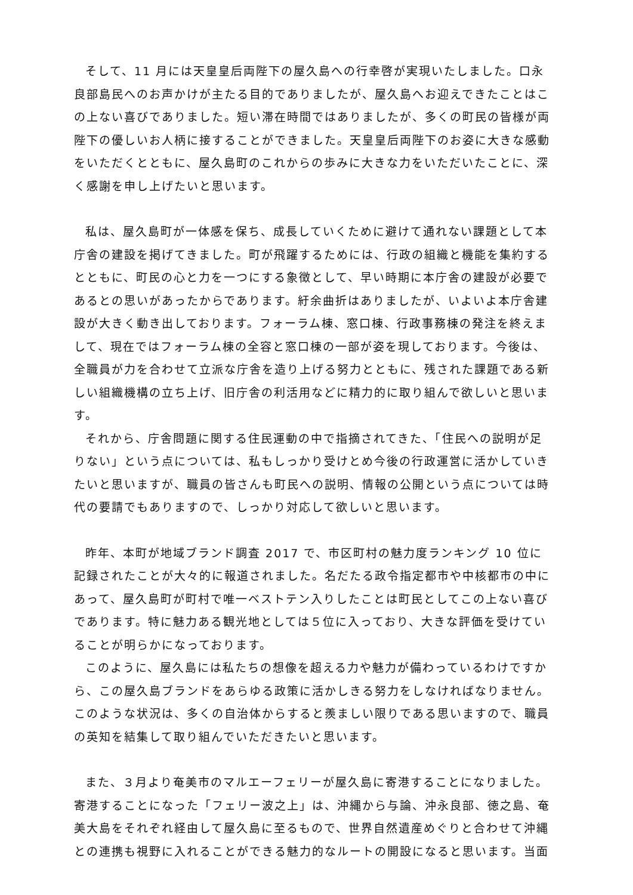そして、11 月には天皇皇后両陛下の屋久島への行幸啓が実現いたしました。口永良部島民へのお声かけが主たる目的でありましたが、屋久島へお迎えできたことはこの上ない喜びでありました。短い滞在時間ではありましたが、多くの町民の皆様が両陛下の優しいお人柄に接することができました。天皇皇后両陛下のお姿に大きな感動をいただくとともに、屋久島町のこれからの歩みに大きな力をいただいたことに、深く感謝を申し上げたいと思います。
私は、屋久島町が一体感を保ち、成長していくために避けて通れない課題として本庁舎の建設を掲げてきました。町が飛躍するためには、行政の組織と機能を集約するとともに、町民の心と力を一つにする象徴として、早い時期に本庁舎の建設が必要であるとの思いがあったからであります。紆余曲折はありましたが、いよいよ本庁舎建設が大きく動き出しております。フォーラム棟、窓口棟、行政事務棟の発注を終えまして、現在ではフォーラム棟の全容と窓口棟の一部が姿を現しております。今後は、全職員が力を合わせて立派な庁舎を造り上げる努力とともに、残された課題である新しい組織機構の立ち上げ、旧庁舎の利活用などに精力的に取り組んで欲しいと思います。
それから、庁舎問題に関する住民運動の中で指摘されてきた、「住民への説明が足りない」という点については、私もしっかり受けとめ今後の行政運営に活かしていきたいと思いますが、職員の皆さんも町民への説明、情報の公開という点については時代の要請でもありますので、しっかり対応して欲しいと思います。
昨年、本町が地域ブランド調査 2017 で、市区町村の魅力度ランキング 10 位に記録されたことが大々的に報道されました。名だたる政令指定都市や中核都市の中にあって、屋久島町が町村で唯一ベストテン入りしたことは町民としてこの上ない喜びであります。特に魅力ある観光地としては５位に入っており、大きな評価を受けていることが明らかになっております。
このように、屋久島には私たちの想像を超える力や魅力が備わっているわけですから、この屋久島ブランドをあらゆる政策に活かしきる努力をしなければなりません。このような状況は、多くの自治体からすると羨ましい限りである思いますので、職員の英知を結集して取り組んでいただきたいと思います。
また、３月より奄美市のマルエーフェリーが屋久島に寄港することになりました。寄港することになった「フェリー波之上」は、沖縄から与論、沖永良部、徳之島、奄美大島をそれぞれ経由して屋久島に至るもので、世界自然遺産めぐりと合わせて沖縄との連携も視野に入れることができる魅力的なルートの開設になると思います。当面